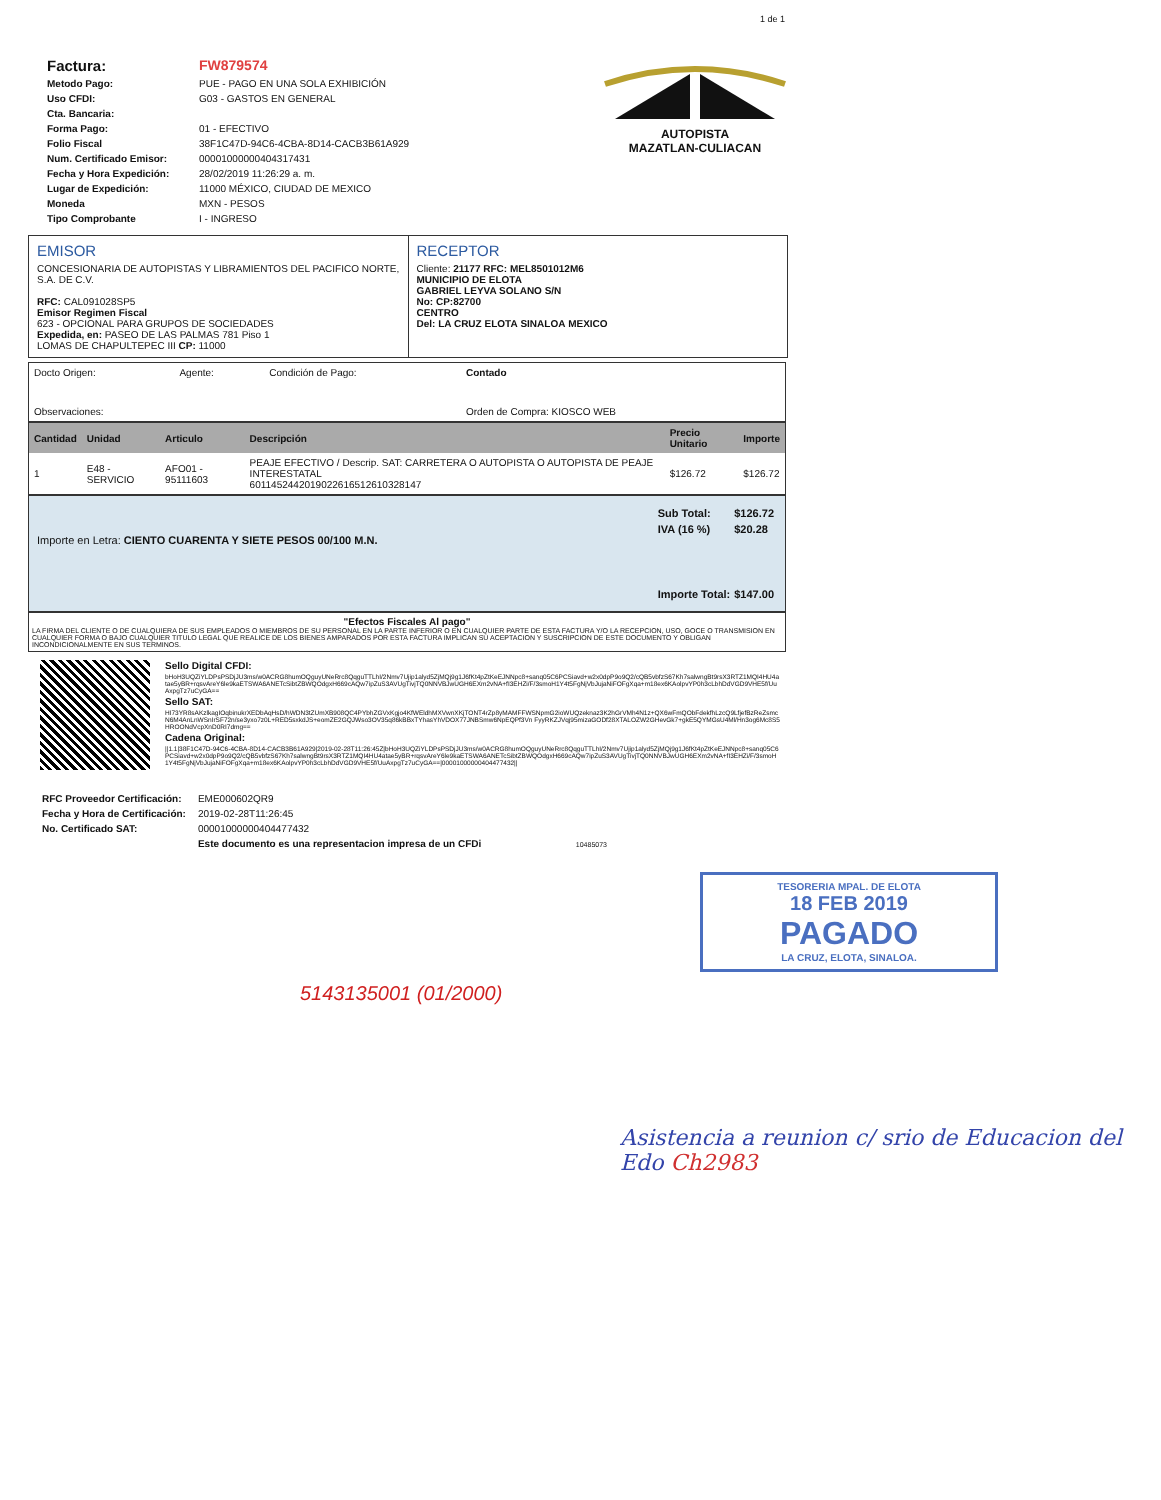1 de 1
| Factura: | FW879574 |
| Metodo Pago: | PUE - PAGO EN UNA SOLA EXHIBICIÓN |
| Uso CFDI: | G03 - GASTOS EN GENERAL |
| Cta. Bancaria: | |
| Forma Pago: | 01 - EFECTIVO |
| Folio Fiscal | 38F1C47D-94C6-4CBA-8D14-CACB3B61A929 |
| Num. Certificado Emisor: | 00001000000404317431 |
| Fecha y Hora Expedición: | 28/02/2019 11:26:29 a. m. |
| Lugar de Expedición: | 11000 MÉXICO, CIUDAD DE MEXICO |
| Moneda | MXN - PESOS |
| Tipo Comprobante | I - INGRESO |
AUTOPISTA
MAZATLAN-CULIACAN
EMISOR
CONCESIONARIA DE AUTOPISTAS Y LIBRAMIENTOS DEL PACIFICO NORTE, S.A. DE C.V.
RFC: CAL091028SP5
Emisor Regimen Fiscal
623 - OPCIONAL PARA GRUPOS DE SOCIEDADES
Expedida, en: PASEO DE LAS PALMAS 781 Piso 1
LOMAS DE CHAPULTEPEC III CP: 11000
RECEPTOR
Cliente: 21177 RFC: MEL8501012M6
MUNICIPIO DE ELOTA
GABRIEL LEYVA SOLANO S/N
No: CP:82700
CENTRO
Del: LA CRUZ ELOTA SINALOA MEXICO
| Docto Origen: | Agente: | Condición de Pago: | Contado |
| Observaciones: | | | Orden de Compra: KIOSCO WEB |
| Cantidad | Unidad | Articulo | Descripción | Precio Unitario | Importe |
| --- | --- | --- | --- | --- | --- |
| 1 | E48 - SERVICIO | AFO01 - 95111603 | PEAJE EFECTIVO / Descrip. SAT: CARRETERA O AUTOPISTA O AUTOPISTA DE PEAJE INTERESTATAL 6011452442019022616512610328147 | $126.72 | $126.72 |
Importe en Letra: CIENTO CUARENTA Y SIETE PESOS 00/100 M.N.
| Sub Total: | $126.72 |
| IVA (16 %) | $20.28 |
| Importe Total: | $147.00 |
"Efectos Fiscales Al pago"
LA FIRMA DEL CLIENTE O DE CUALQUIERA DE SUS EMPLEADOS O MIEMBROS DE SU PERSONAL EN LA PARTE INFERIOR O EN CUALQUIER PARTE DE ESTA FACTURA Y/O LA RECEPCION, USO, GOCE O TRANSMISION EN CUALQUIER FORMA O BAJO CUALQUIER TITULO LEGAL QUE REALICE DE LOS BIENES AMPARADOS POR ESTA FACTURA IMPLICAN SU ACEPTACION Y SUSCRIPCION DE ESTE DOCUMENTO Y OBLIGAN INCONDICIONALMENTE EN SUS TERMINOS.
Sello Digital CFDI:
bHoH3UQZiYLDPsPSDjJU3ms/w0ACRG8humOQguyUNeRrc8QqguTTLhI/2Nmv7Ujip1alyd5ZjMQj9g1J6fKt4pZtKeEJNNpc8+sanq05C6PCSiavd+w2x0dpP9o9Q2/cQB5vbfzS67Kh7salwngBt9rsX3RTZ1MQI4HU4atae5yBR+rqsvAreY6le9kaETSWA6ANETcSibtZBWQOdgxH669cAQw7ipZuS3AVUgTivjTQ0NNVBJwUGH6EXm2vNA+fI3EHZi/F/3smoH1Y4t5FgNjVbJujaNiFOFgXqa+m18ex6KAolpvYP0h3cLbhDdVGD9VHE5f/UuAxpgTz7uCyGA==
Sello SAT:
HI73YR8sAKzlkagIOqbinukrXEDbAqHsD/hWDN3tZUmXB908QC4PYbhZGVxKgjo4KfWEldhMXVwnXKjTONT4rZp8yMAMFFWSNpmG2ioWUQzeknaz3K2hGrVMh4N1z+QX6wFmQObFdekfhLzcQ9LfjefBzReZsmcN6M4AnLnWSnIrSF72n/se3yxo7z0L+RED5sxkdJS+eomZE2GQJWso3OV35q86kBBxTYhasYhVDOX77JNBSmw6NpEQPf3Vn FyyRKZJVqj95mizaGODf28XTALOZW2GHevGk7+gkE5QYMGsU4Ml/Hn3og6Mc8S5HROONdVcpXnD0RI7dmg==
Cadena Original:
||1.1|38F1C47D-94C6-4CBA-8D14-CACB3B61A929|2019-02-28T11:26:45Z|bHoH3UQZiYLDPsPSDjJU3ms/w0ACRG8humOQguyUNeRrc8QqguTTLhI/2Nmv7Ujip1alyd5ZjMQj9g1J6fKt4pZtKeEJNNpc8+sanq05C6PCSiavd+w2x0dpP9o9Q2/cQB5vbfzS67Kh7salwngBt9rsX3RTZ1MQI4HU4atae5yBR+rqsvAreY6le9kaETSWA6ANETcSibtZBWQOdgxH669cAQw7ipZuS3AVUgTivjTQ0NNVBJwUGH6EXm2vNA+fI3EHZi/F/3smoH1Y4t5FgNjVbJujaNiFOFgXqa+m18ex6KAolpvYP0h3cLbhDdVGD9VHE5f/UuAxpgTz7uCyGA==|00001000000404477432||
| RFC Proveedor Certificación: | EME000602QR9 |
| Fecha y Hora de Certificación: | 2019-02-28T11:26:45 |
| No. Certificado SAT: | 00001000000404477432 |
| | Este documento es una representacion impresa de un CFDi 10485073 |
TESORERIA MPAL. DE ELOTA
18 FEB 2019
PAGADO
LA CRUZ, ELOTA, SINALOA.
5143135001 (01/2000)
Asistencia a reunion c/ srio de Educacion del Edo Ch2983